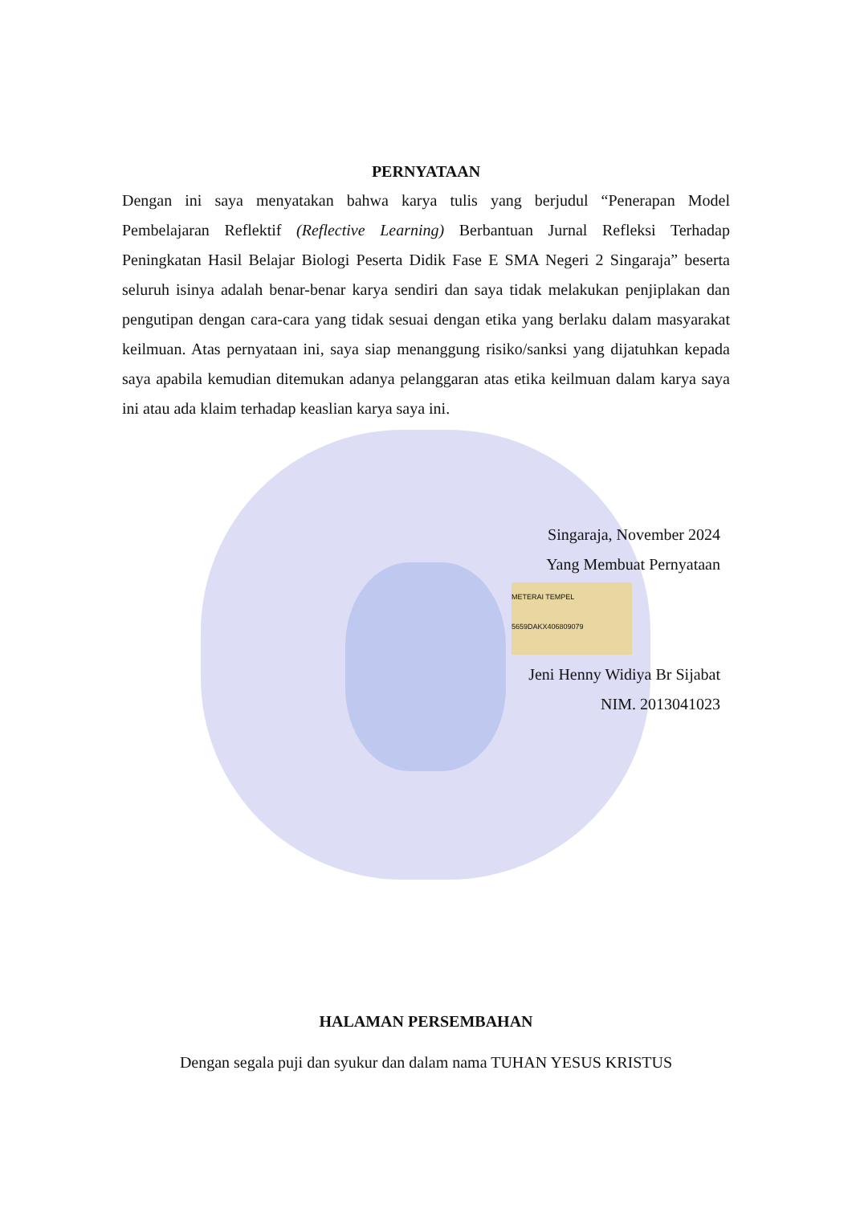PERNYATAAN
Dengan ini saya menyatakan bahwa karya tulis yang berjudul “Penerapan Model Pembelajaran Reflektif (Reflective Learning) Berbantuan Jurnal Refleksi Terhadap Peningkatan Hasil Belajar Biologi Peserta Didik Fase E SMA Negeri 2 Singaraja” beserta seluruh isinya adalah benar-benar karya sendiri dan saya tidak melakukan penjiplakan dan pengutipan dengan cara-cara yang tidak sesuai dengan etika yang berlaku dalam masyarakat keilmuan. Atas pernyataan ini, saya siap menanggung risiko/sanksi yang dijatuhkan kepada saya apabila kemudian ditemukan adanya pelanggaran atas etika keilmuan dalam karya saya ini atau ada klaim terhadap keaslian karya saya ini.
Singaraja, November 2024
Yang Membuat Pernyataan
METERAI TEMPEL
5659DAKX406809079
Jeni Henny Widiya Br Sijabat
NIM. 2013041023
HALAMAN PERSEMBAHAN
Dengan segala puji dan syukur dan dalam nama TUHAN YESUS KRISTUS